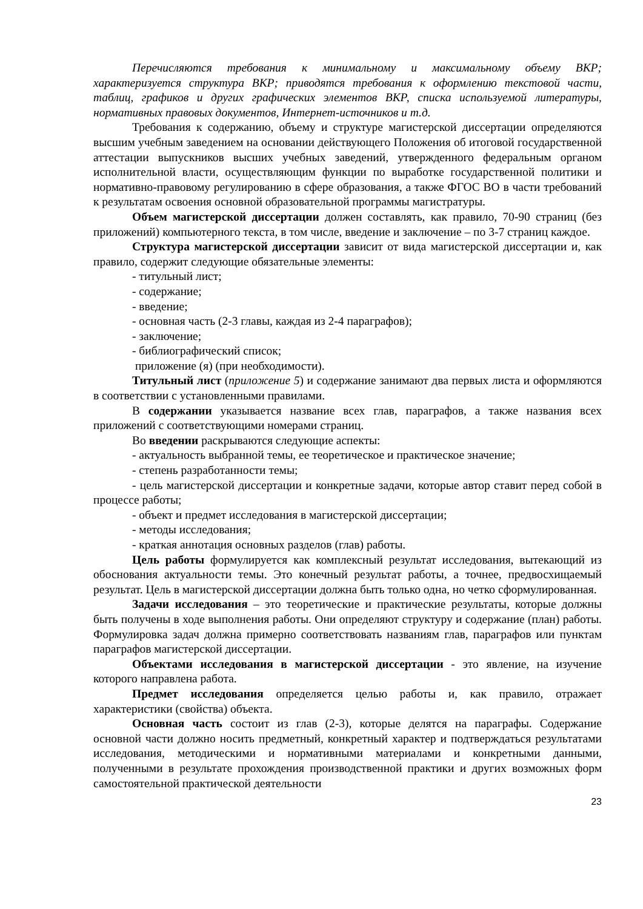Перечисляются требования к минимальному и максимальному объему ВКР; характеризуется структура ВКР; приводятся требования к оформлению текстовой части, таблиц, графиков и других графических элементов ВКР, списка используемой литературы, нормативных правовых документов, Интернет-источников и т.д.
Требования к содержанию, объему и структуре магистерской диссертации определяются высшим учебным заведением на основании действующего Положения об итоговой государственной аттестации выпускников высших учебных заведений, утвержденного федеральным органом исполнительной власти, осуществляющим функции по выработке государственной политики и нормативно-правовому регулированию в сфере образования, а также ФГОС ВО в части требований к результатам освоения основной образовательной программы магистратуры.
Объем магистерской диссертации должен составлять, как правило, 70-90 страниц (без приложений) компьютерного текста, в том числе, введение и заключение – по 3-7 страниц каждое.
Структура магистерской диссертации зависит от вида магистерской диссертации и, как правило, содержит следующие обязательные элементы:
- титульный лист;
- содержание;
- введение;
- основная часть (2-3 главы, каждая из 2-4 параграфов);
- заключение;
- библиографический список;
приложение (я) (при необходимости).
Титульный лист (приложение 5) и содержание занимают два первых листа и оформляются в соответствии с установленными правилами.
В содержании указывается название всех глав, параграфов, а также названия всех приложений с соответствующими номерами страниц.
Во введении раскрываются следующие аспекты:
- актуальность выбранной темы, ее теоретическое и практическое значение;
- степень разработанности темы;
- цель магистерской диссертации и конкретные задачи, которые автор ставит перед собой в процессе работы;
- объект и предмет исследования в магистерской диссертации;
- методы исследования;
- краткая аннотация основных разделов (глав) работы.
Цель работы формулируется как комплексный результат исследования, вытекающий из обоснования актуальности темы. Это конечный результат работы, а точнее, предвосхищаемый результат. Цель в магистерской диссертации должна быть только одна, но четко сформулированная.
Задачи исследования – это теоретические и практические результаты, которые должны быть получены в ходе выполнения работы. Они определяют структуру и содержание (план) работы. Формулировка задач должна примерно соответствовать названиям глав, параграфов или пунктам параграфов магистерской диссертации.
Объектами исследования в магистерской диссертации - это явление, на изучение которого направлена работа.
Предмет исследования определяется целью работы и, как правило, отражает характеристики (свойства) объекта.
Основная часть состоит из глав (2-3), которые делятся на параграфы. Содержание основной части должно носить предметный, конкретный характер и подтверждаться результатами исследования, методическими и нормативными материалами и конкретными данными, полученными в результате прохождения производственной практики и других возможных форм самостоятельной практической деятельности
23